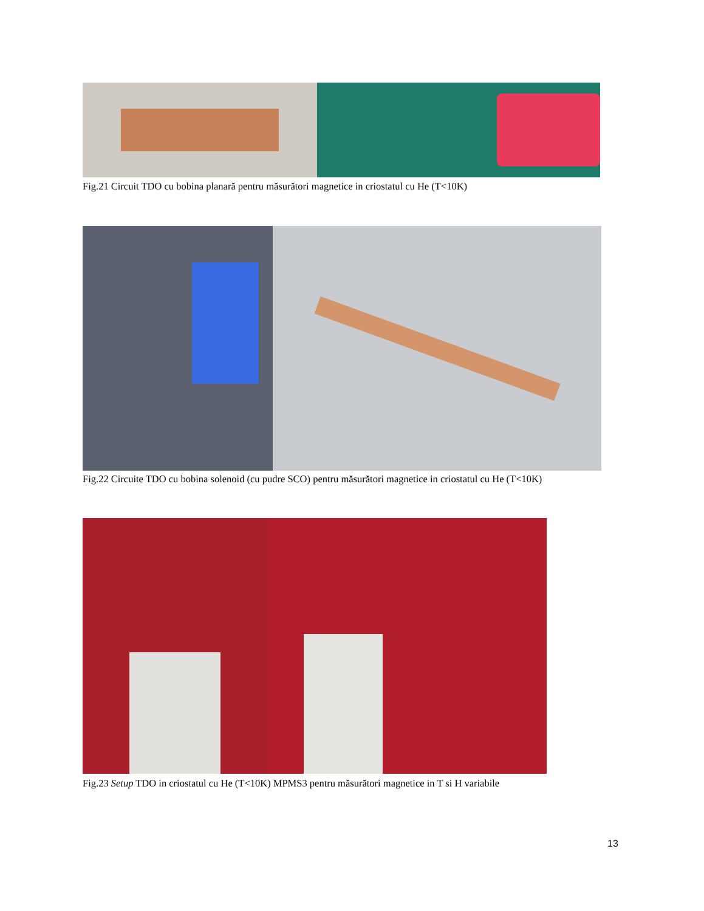Fig.21 Circuit TDO cu bobina planară pentru măsurători magnetice in criostatul cu He (T<10K)
Fig.22 Circuite TDO cu bobina solenoid (cu pudre SCO) pentru măsurători magnetice in criostatul cu He (T<10K)
Fig.23 Setup TDO in criostatul cu He (T<10K) MPMS3 pentru măsurători magnetice in T si H variabile
13